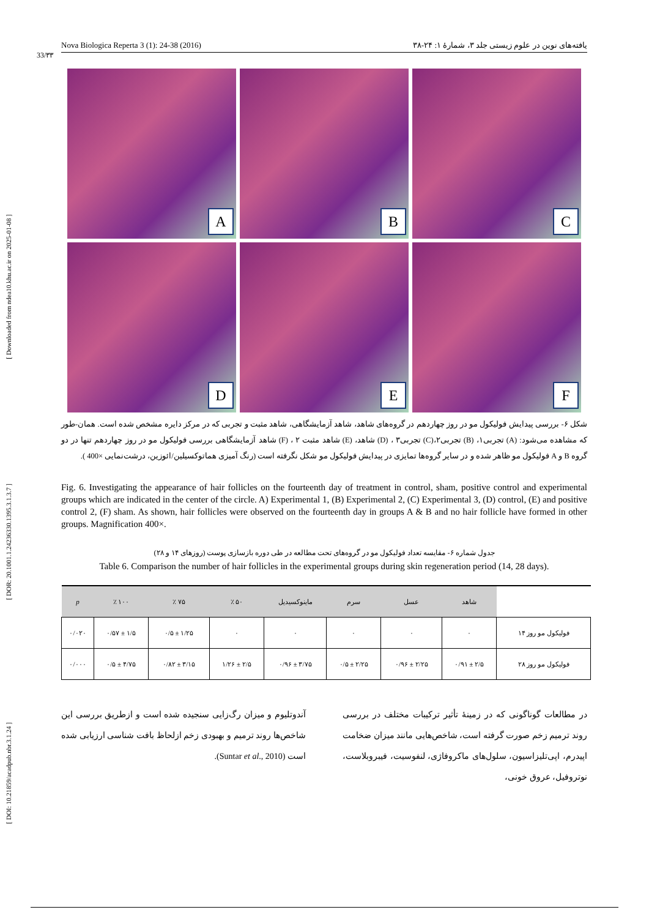[ Downloaded from ndea10.khu.ac.ir on 2025-01-08 ]
[ DOR: 20.1001.1.24236330.1395.3.1.3.7 ]
[ DOI: 10.21859/acadpub.nbr.3.1.24 ]
33/۳۳
Nova Biologica Reperta 3 (1): 24-38 (2016) یافته‌های نوین در علوم زیستی جلد ۳، شمارهٔ ۱: ۲۴-۳۸
A
B
C
D
E
F
شکل ۶- بررسی پیدایش فولیکول مو در روز چهاردهم در گروه‌های شاهد، شاهد آزمایشگاهی، شاهد مثبت و تجربی که در مرکز دایره مشخص شده است. همان-طور که مشاهده می‌شود: (A) تجربی۱، (B) تجربی۲،(C) تجربی۳ ، (D) شاهد، (E) شاهد مثبت ۲ ، (F) شاهد آزمایشگاهی بررسی فولیکول مو در روز چهاردهم تنها در دو گروه B و A فولیکول مو ظاهر شده و در سایر گروه‌ها تمایزی در پیدایش فولیکول مو شکل نگرفته است (رنگ آمیزی هماتوکسیلین/ائوزین، درشت‌نمایی ×400 ).
Fig. 6. Investigating the appearance of hair follicles on the fourteenth day of treatment in control, sham, positive control and experimental groups which are indicated in the center of the circle. A) Experimental 1, (B) Experimental 2, (C) Experimental 3, (D) control, (E) and positive control 2, (F) sham. As shown, hair follicles were observed on the fourteenth day in groups A & B and no hair follicle have formed in other groups. Magnification 400×.
جدول شماره ۶- مقایسه تعداد فولیکول مو در گروه‌های تحت مطالعه در طی دوره بازسازی پوست (روزهای ۱۴ و ۲۸)
Table 6. Comparison the number of hair follicles in the experimental groups during skin regeneration period (14, 28 days).
| | شاهد | عسل | سرم | ماینوکسیدیل | ۵۰ ٪ | ۷۵ ٪ | ۱۰۰ ٪ | p |
| --- | --- | --- | --- | --- | --- | --- | --- | --- |
| فولیکول مو روز ۱۴ | ۰ | ۰ | ۰ | ۰ | ۰ | ۱/۲۵ ± ۰/۵ | ۱/۵ ± ۰/۵۷ | ۰/۰۲۰ |
| فولیکول مو روز ۲۸ | ۲/۵ ± ۰/۹۱ | ۲/۲۵ ± ۰/۹۶ | ۲/۲۵ ± ۰/۵ | ۳/۷۵ ± ۰/۹۶ | ۲/۵ ± ۱/۲۶ | ۳/۱۵ ± ۰/۸۲ | ۴/۷۵ ± ۰/۵ | ۰/۰۰۰ |
در مطالعات گوناگونی که در زمینهٔ تأثیر ترکیبات مختلف در بررسی روند ترمیم زخم صورت گرفته است، شاخص‌هایی مانند میزان ضخامت اپیدرم، اپی‌تلیزاسیون، سلول‌های ماکروفاژی، لنفوسیت، فیبروبلاست، نوتروفیل، عروق خونی،
آندوتلیوم و میزان رگ‌زایی سنجیده شده است و ازطریق بررسی این شاخص‌ها روند ترمیم و بهبودی زخم ازلحاظ بافت شناسی ارزیابی شده است (Suntar et al., 2010).